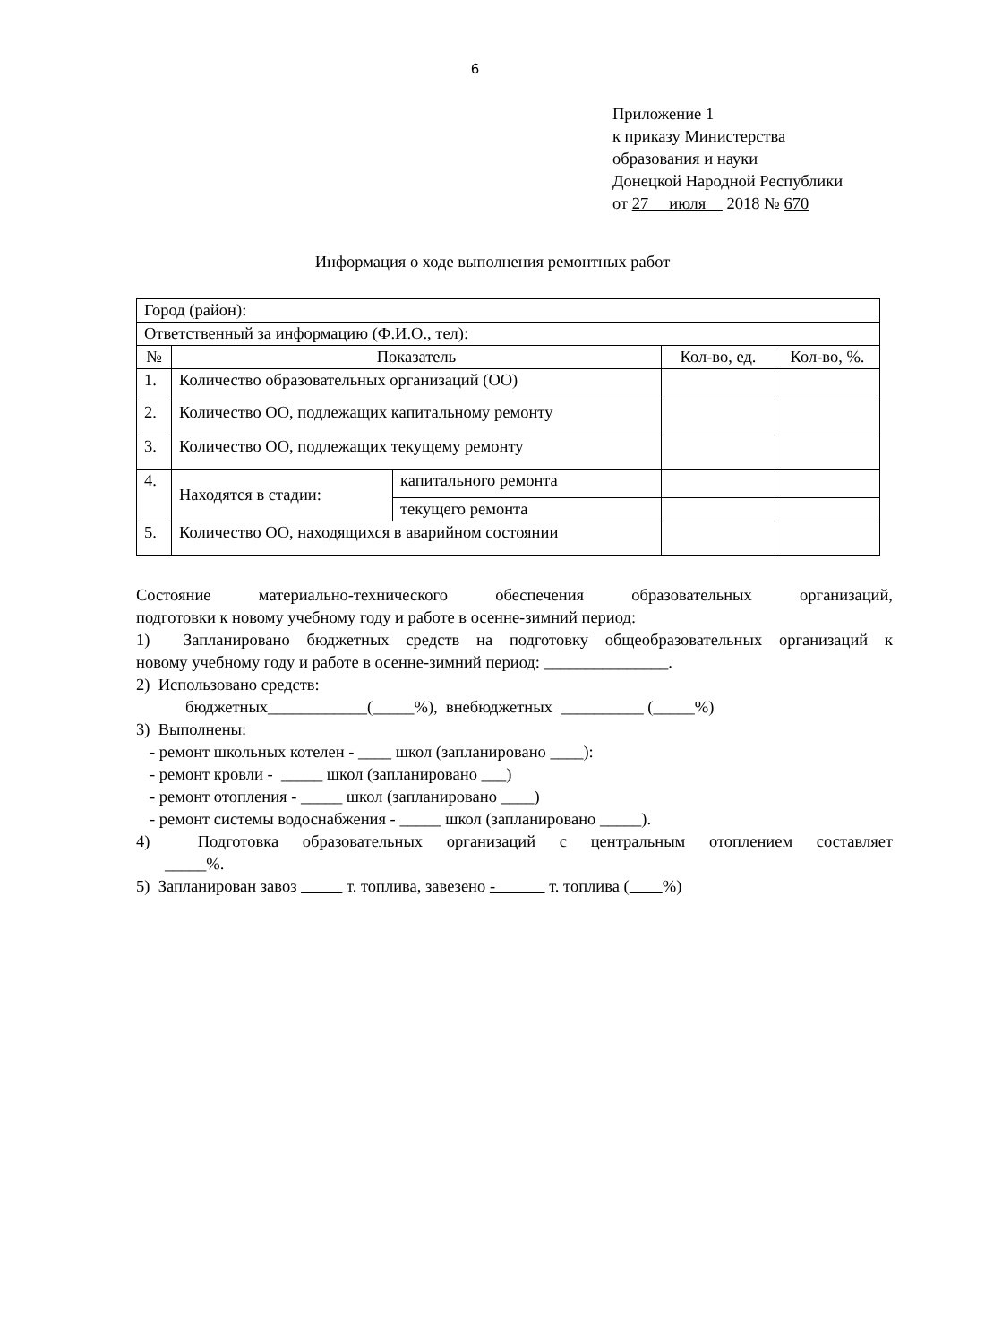6
Приложение 1
к приказу Министерства
образования и науки
Донецкой Народной Республики
от 27 июля 2018 № 670
Информация о ходе выполнения ремонтных работ
| Город (район): | | | | |
| Ответственный за информацию (Ф.И.О., тел): | | | | |
| № | Показатель | | Кол-во, ед. | Кол-во, %. |
| 1. | Количество образовательных организаций (ОО) | | | |
| 2. | Количество ОО, подлежащих капитальному ремонту | | | |
| 3. | Количество ОО, подлежащих текущему ремонту | | | |
| 4. | Находятся в стадии: | капитального ремонта | | |
| | | текущего ремонта | | |
| 5. | Количество ОО, находящихся в аварийном состоянии | | | |
Состояние материально-технического обеспечения образовательных организаций,
подготовки к новому учебному году и работе в осенне-зимний период:
1) Запланировано бюджетных средств на подготовку общеобразовательных организаций к
новому учебному году и работе в осенне-зимний период: _______________.
2) Использовано средств:
бюджетных____________(_____%), внебюджетных __________ (_____%)
3) Выполнены:
- ремонт школьных котелен - ____ школ (запланировано ____):
- ремонт кровли - _____ школ (запланировано ___)
- ремонт отопления - _____ школ (запланировано ____)
- ремонт системы водоснабжения - _____ школ (запланировано _____).
4) Подготовка образовательных организаций с центральным отоплением составляет
_____%.
5) Запланирован завоз т. топлива, завезено - т. топлива ( %)